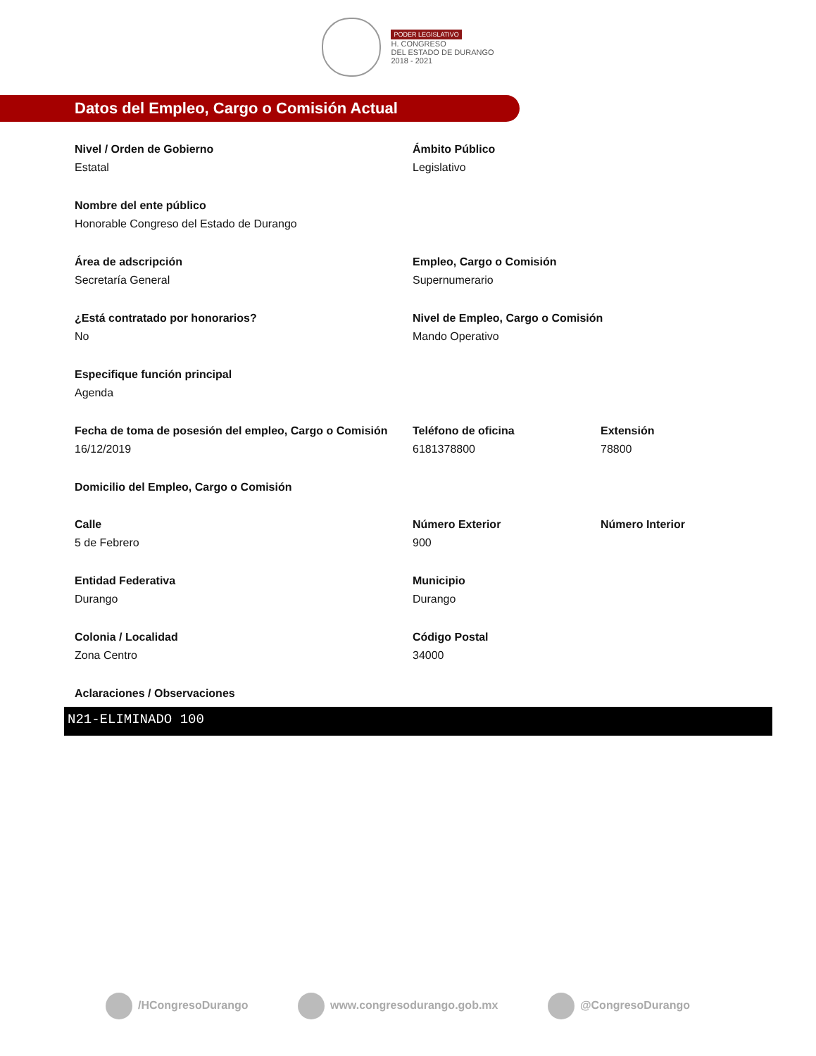PODER LEGISLATIVO
H. CONGRESO
DEL ESTADO DE DURANGO
2018 - 2021
Datos del Empleo, Cargo o Comisión Actual
Nivel / Orden de Gobierno
Estatal
Ámbito Público
Legislativo
Nombre del ente público
Honorable Congreso del Estado de Durango
Área de adscripción
Secretaría General
Empleo, Cargo o Comisión
Supernumerario
¿Está contratado por honorarios?
No
Nivel de Empleo, Cargo o Comisión
Mando Operativo
Especifique función principal
Agenda
Fecha de toma de posesión del empleo, Cargo o Comisión
16/12/2019
Teléfono de oficina
6181378800
Extensión
78800
Domicilio del Empleo, Cargo o Comisión
Calle
5 de Febrero
Número Exterior
900
Número Interior
Entidad Federativa
Durango
Municipio
Durango
Colonia / Localidad
Zona Centro
Código Postal
34000
Aclaraciones / Observaciones
N21-ELIMINADO 100
/HCongresoDurango www.congresodurango.gob.mx @CongresoDurango